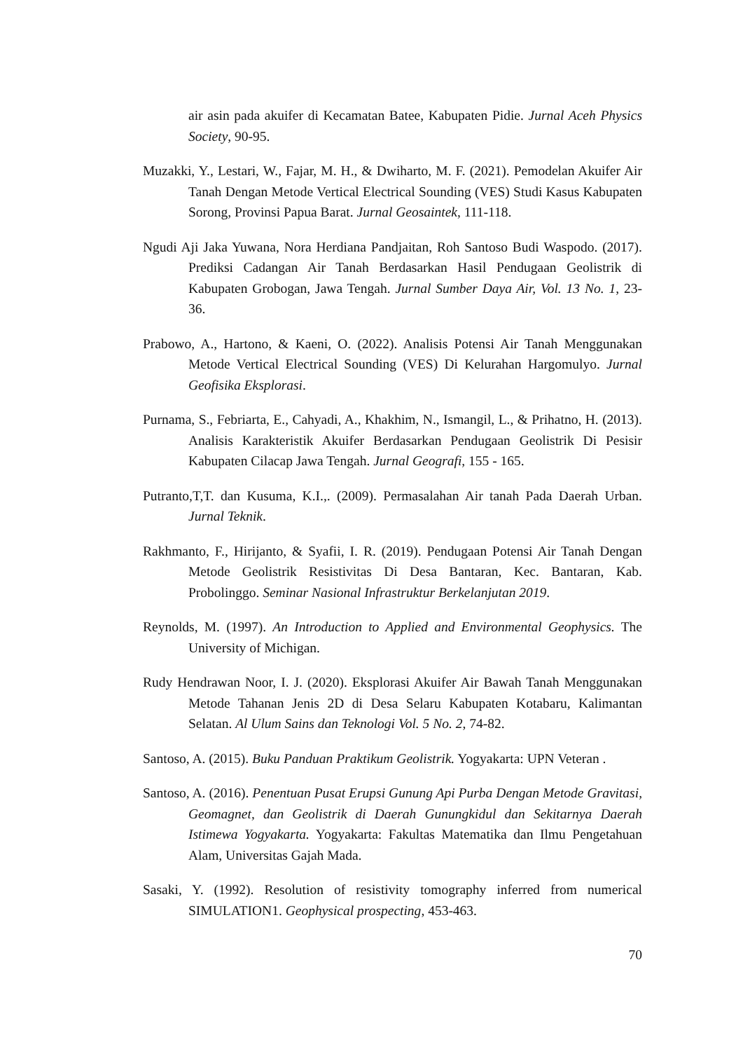air asin pada akuifer di Kecamatan Batee, Kabupaten Pidie. Jurnal Aceh Physics Society, 90-95.
Muzakki, Y., Lestari, W., Fajar, M. H., & Dwiharto, M. F. (2021). Pemodelan Akuifer Air Tanah Dengan Metode Vertical Electrical Sounding (VES) Studi Kasus Kabupaten Sorong, Provinsi Papua Barat. Jurnal Geosaintek, 111-118.
Ngudi Aji Jaka Yuwana, Nora Herdiana Pandjaitan, Roh Santoso Budi Waspodo. (2017). Prediksi Cadangan Air Tanah Berdasarkan Hasil Pendugaan Geolistrik di Kabupaten Grobogan, Jawa Tengah. Jurnal Sumber Daya Air, Vol. 13 No. 1, 23-36.
Prabowo, A., Hartono, & Kaeni, O. (2022). Analisis Potensi Air Tanah Menggunakan Metode Vertical Electrical Sounding (VES) Di Kelurahan Hargomulyo. Jurnal Geofisika Eksplorasi.
Purnama, S., Febriarta, E., Cahyadi, A., Khakhim, N., Ismangil, L., & Prihatno, H. (2013). Analisis Karakteristik Akuifer Berdasarkan Pendugaan Geolistrik Di Pesisir Kabupaten Cilacap Jawa Tengah. Jurnal Geografi, 155 - 165.
Putranto,T,T. dan Kusuma, K.I.,. (2009). Permasalahan Air tanah Pada Daerah Urban. Jurnal Teknik.
Rakhmanto, F., Hirijanto, & Syafii, I. R. (2019). Pendugaan Potensi Air Tanah Dengan Metode Geolistrik Resistivitas Di Desa Bantaran, Kec. Bantaran, Kab. Probolinggo. Seminar Nasional Infrastruktur Berkelanjutan 2019.
Reynolds, M. (1997). An Introduction to Applied and Environmental Geophysics. The University of Michigan.
Rudy Hendrawan Noor, I. J. (2020). Eksplorasi Akuifer Air Bawah Tanah Menggunakan Metode Tahanan Jenis 2D di Desa Selaru Kabupaten Kotabaru, Kalimantan Selatan. Al Ulum Sains dan Teknologi Vol. 5 No. 2, 74-82.
Santoso, A. (2015). Buku Panduan Praktikum Geolistrik. Yogyakarta: UPN Veteran .
Santoso, A. (2016). Penentuan Pusat Erupsi Gunung Api Purba Dengan Metode Gravitasi, Geomagnet, dan Geolistrik di Daerah Gunungkidul dan Sekitarnya Daerah Istimewa Yogyakarta. Yogyakarta: Fakultas Matematika dan Ilmu Pengetahuan Alam, Universitas Gajah Mada.
Sasaki, Y. (1992). Resolution of resistivity tomography inferred from numerical SIMULATION1. Geophysical prospecting, 453-463.
70